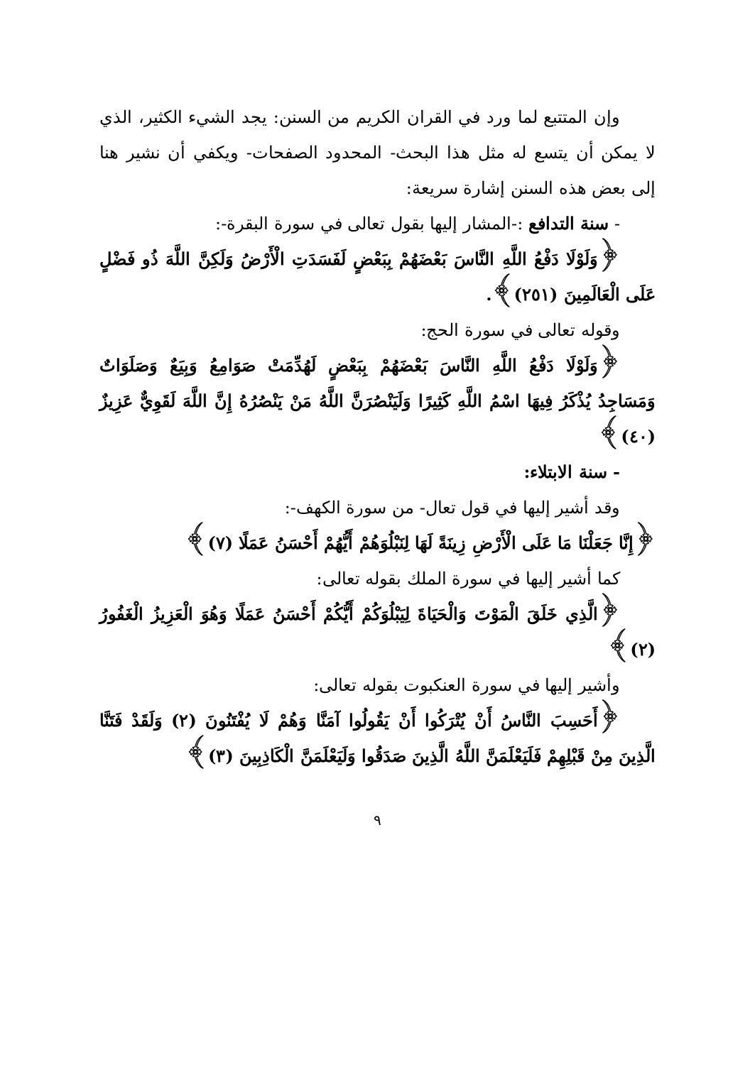وإن المتتبع لما ورد في القران الكريم من السنن: يجد الشيء الكثير، الذي لا يمكن أن يتسع له مثل هذا البحث- المحدود الصفحات- ويكفي أن نشير هنا إلى بعض هذه السنن إشارة سريعة:
- سنة التدافع :-المشار إليها بقول تعالى في سورة البقرة-:
﴿وَلَوْلَا دَفْعُ اللَّهِ النَّاسَ بَعْضَهُمْ بِبَعْضٍ لَفَسَدَتِ الْأَرْضُ وَلَكِنَّ اللَّهَ ذُو فَضْلٍ عَلَى الْعَالَمِينَ (٢٥١)﴾.
وقوله تعالى في سورة الحج:
﴿وَلَوْلَا دَفْعُ اللَّهِ النَّاسَ بَعْضَهُمْ بِبَعْضٍ لَهُدِّمَتْ صَوَامِعُ وَبِيَعٌ وَصَلَوَاتٌ وَمَسَاجِدُ يُذْكَرُ فِيهَا اسْمُ اللَّهِ كَثِيرًا وَلَيَنْصُرَنَّ اللَّهُ مَنْ يَنْصُرُهُ إِنَّ اللَّهَ لَقَوِيٌّ عَزِيزٌ (٤٠)﴾
- سنة الابتلاء:
وقد أشير إليها في قول تعال- من سورة الكهف-:
﴿إِنَّا جَعَلْنَا مَا عَلَى الْأَرْضِ زِينَةً لَهَا لِنَبْلُوَهُمْ أَيُّهُمْ أَحْسَنُ عَمَلًا (٧)﴾
كما أشير إليها في سورة الملك بقوله تعالى:
﴿الَّذِي خَلَقَ الْمَوْتَ وَالْحَيَاةَ لِيَبْلُوَكُمْ أَيُّكُمْ أَحْسَنُ عَمَلًا وَهُوَ الْعَزِيزُ الْغَفُورُ (٢)﴾
وأشير إليها في سورة العنكبوت بقوله تعالى:
﴿أَحَسِبَ النَّاسُ أَنْ يُتْرَكُوا أَنْ يَقُولُوا آمَنَّا وَهُمْ لَا يُفْتَنُونَ (٢) وَلَقَدْ فَتَنَّا الَّذِينَ مِنْ قَبْلِهِمْ فَلَيَعْلَمَنَّ اللَّهُ الَّذِينَ صَدَقُوا وَلَيَعْلَمَنَّ الْكَاذِبِينَ (٣)﴾
٩